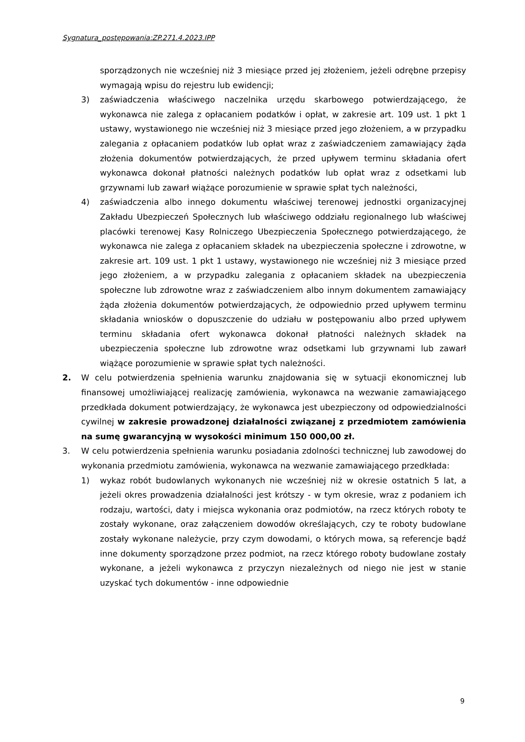Sygnatura_postępowania:ZP.271.4.2023.IPP
sporządzonych nie wcześniej niż 3 miesiące przed jej złożeniem, jeżeli odrębne przepisy wymagają wpisu do rejestru lub ewidencji;
3) zaświadczenia właściwego naczelnika urzędu skarbowego potwierdzającego, że wykonawca nie zalega z opłacaniem podatków i opłat, w zakresie art. 109 ust. 1 pkt 1 ustawy, wystawionego nie wcześniej niż 3 miesiące przed jego złożeniem, a w przypadku zalegania z opłacaniem podatków lub opłat wraz z zaświadczeniem zamawiający żąda złożenia dokumentów potwierdzających, że przed upływem terminu składania ofert wykonawca dokonał płatności należnych podatków lub opłat wraz z odsetkami lub grzywnami lub zawarł wiążące porozumienie w sprawie spłat tych należności,
4) zaświadczenia albo innego dokumentu właściwej terenowej jednostki organizacyjnej Zakładu Ubezpieczeń Społecznych lub właściwego oddziału regionalnego lub właściwej placówki terenowej Kasy Rolniczego Ubezpieczenia Społecznego potwierdzającego, że wykonawca nie zalega z opłacaniem składek na ubezpieczenia społeczne i zdrowotne, w zakresie art. 109 ust. 1 pkt 1 ustawy, wystawionego nie wcześniej niż 3 miesiące przed jego złożeniem, a w przypadku zalegania z opłacaniem składek na ubezpieczenia społeczne lub zdrowotne wraz z zaświadczeniem albo innym dokumentem zamawiający żąda złożenia dokumentów potwierdzających, że odpowiednio przed upływem terminu składania wniosków o dopuszczenie do udziału w postępowaniu albo przed upływem terminu składania ofert wykonawca dokonał płatności należnych składek na ubezpieczenia społeczne lub zdrowotne wraz odsetkami lub grzywnami lub zawarł wiążące porozumienie w sprawie spłat tych należności.
2. W celu potwierdzenia spełnienia warunku znajdowania się w sytuacji ekonomicznej lub finansowej umożliwiającej realizację zamówienia, wykonawca na wezwanie zamawiającego przedkłada dokument potwierdzający, że wykonawca jest ubezpieczony od odpowiedzialności cywilnej w zakresie prowadzonej działalności związanej z przedmiotem zamówienia na sumę gwarancyjną w wysokości minimum 150 000,00 zł.
3. W celu potwierdzenia spełnienia warunku posiadania zdolności technicznej lub zawodowej do wykonania przedmiotu zamówienia, wykonawca na wezwanie zamawiającego przedkłada:
1) wykaz robót budowlanych wykonanych nie wcześniej niż w okresie ostatnich 5 lat, a jeżeli okres prowadzenia działalności jest krótszy - w tym okresie, wraz z podaniem ich rodzaju, wartości, daty i miejsca wykonania oraz podmiotów, na rzecz których roboty te zostały wykonane, oraz załączeniem dowodów określających, czy te roboty budowlane zostały wykonane należycie, przy czym dowodami, o których mowa, są referencje bądź inne dokumenty sporządzone przez podmiot, na rzecz którego roboty budowlane zostały wykonane, a jeżeli wykonawca z przyczyn niezależnych od niego nie jest w stanie uzyskać tych dokumentów - inne odpowiednie
9